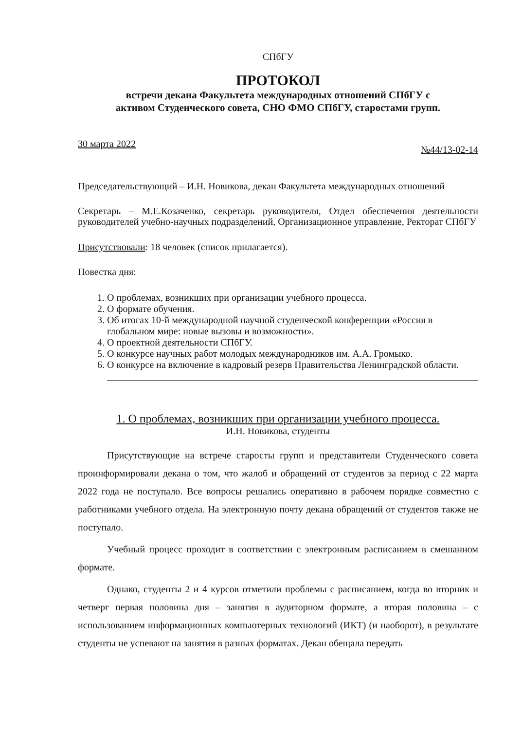СПбГУ
ПРОТОКОЛ
встречи декана Факультета международных отношений СПбГУ с
активом Студенческого совета, СНО ФМО СПбГУ, старостами групп.
30 марта 2022 №44/13-02-14
Председательствующий – И.Н. Новикова, декан Факультета международных отношений
Секретарь – М.Е.Козаченко, секретарь руководителя, Отдел обеспечения деятельности руководителей учебно-научных подразделений, Организационное управление, Ректорат СПбГУ
Присутствовали: 18 человек (список прилагается).
Повестка дня:
1. О проблемах, возникших при организации учебного процесса.
2. О формате обучения.
3. Об итогах 10-й международной научной студенческой конференции «Россия в глобальном мире: новые вызовы и возможности».
4. О проектной деятельности СПбГУ.
5. О конкурсе научных работ молодых международников им. А.А. Громыко.
6. О конкурсе на включение в кадровый резерв Правительства Ленинградской области.
1. О проблемах, возникших при организации учебного процесса.
И.Н. Новикова, студенты
Присутствующие на встрече старосты групп и представители Студенческого совета проинформировали декана о том, что жалоб и обращений от студентов за период с 22 марта 2022 года не поступало. Все вопросы решались оперативно в рабочем порядке совместно с работниками учебного отдела. На электронную почту декана обращений от студентов также не поступало.
Учебный процесс проходит в соответствии с электронным расписанием в смешанном формате.
Однако, студенты 2 и 4 курсов отметили проблемы с расписанием, когда во вторник и четверг первая половина дня – занятия в аудиторном формате, а вторая половина – с использованием информационных компьютерных технологий (ИКТ) (и наоборот), в результате студенты не успевают на занятия в разных форматах. Декан обещала передать